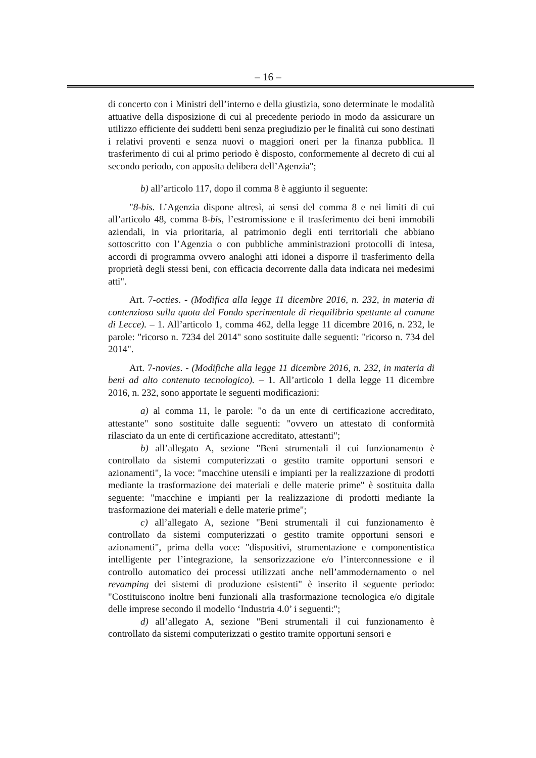– 16 –
di concerto con i Ministri dell’interno e della giustizia, sono determinate le modalità attuative della disposizione di cui al precedente periodo in modo da assicurare un utilizzo efficiente dei suddetti beni senza pregiudizio per le finalità cui sono destinati i relativi proventi e senza nuovi o maggiori oneri per la finanza pubblica. Il trasferimento di cui al primo periodo è disposto, conformemente al decreto di cui al secondo periodo, con apposita delibera dell’Agenzia";
b) all’articolo 117, dopo il comma 8 è aggiunto il seguente:
"8-bis. L’Agenzia dispone altresì, ai sensi del comma 8 e nei limiti di cui all’articolo 48, comma 8-bis, l’estromissione e il trasferimento dei beni immobili aziendali, in via prioritaria, al patrimonio degli enti territoriali che abbiano sottoscritto con l’Agenzia o con pubbliche amministrazioni protocolli di intesa, accordi di programma ovvero analoghi atti idonei a disporre il trasferimento della proprietà degli stessi beni, con efficacia decorrente dalla data indicata nei medesimi atti".
Art. 7-octies. - (Modifica alla legge 11 dicembre 2016, n. 232, in materia di contenzioso sulla quota del Fondo sperimentale di riequilibrio spettante al comune di Lecce). – 1. All’articolo 1, comma 462, della legge 11 dicembre 2016, n. 232, le parole: "ricorso n. 7234 del 2014" sono sostituite dalle seguenti: "ricorso n. 734 del 2014".
Art. 7-novies. - (Modifiche alla legge 11 dicembre 2016, n. 232, in materia di beni ad alto contenuto tecnologico). – 1. All’articolo 1 della legge 11 dicembre 2016, n. 232, sono apportate le seguenti modificazioni:
a) al comma 11, le parole: "o da un ente di certificazione accreditato, attestante" sono sostituite dalle seguenti: "ovvero un attestato di conformità rilasciato da un ente di certificazione accreditato, attestanti";
b) all’allegato A, sezione "Beni strumentali il cui funzionamento è controllato da sistemi computerizzati o gestito tramite opportuni sensori e azionamenti", la voce: "macchine utensili e impianti per la realizzazione di prodotti mediante la trasformazione dei materiali e delle materie prime" è sostituita dalla seguente: "macchine e impianti per la realizzazione di prodotti mediante la trasformazione dei materiali e delle materie prime";
c) all’allegato A, sezione "Beni strumentali il cui funzionamento è controllato da sistemi computerizzati o gestito tramite opportuni sensori e azionamenti", prima della voce: "dispositivi, strumentazione e componentistica intelligente per l’integrazione, la sensorizzazione e/o l’interconnessione e il controllo automatico dei processi utilizzati anche nell’ammodernamento o nel revamping dei sistemi di produzione esistenti" è inserito il seguente periodo: "Costituiscono inoltre beni funzionali alla trasformazione tecnologica e/o digitale delle imprese secondo il modello ‘Industria 4.0’ i seguenti:";
d) all’allegato A, sezione "Beni strumentali il cui funzionamento è controllato da sistemi computerizzati o gestito tramite opportuni sensori e